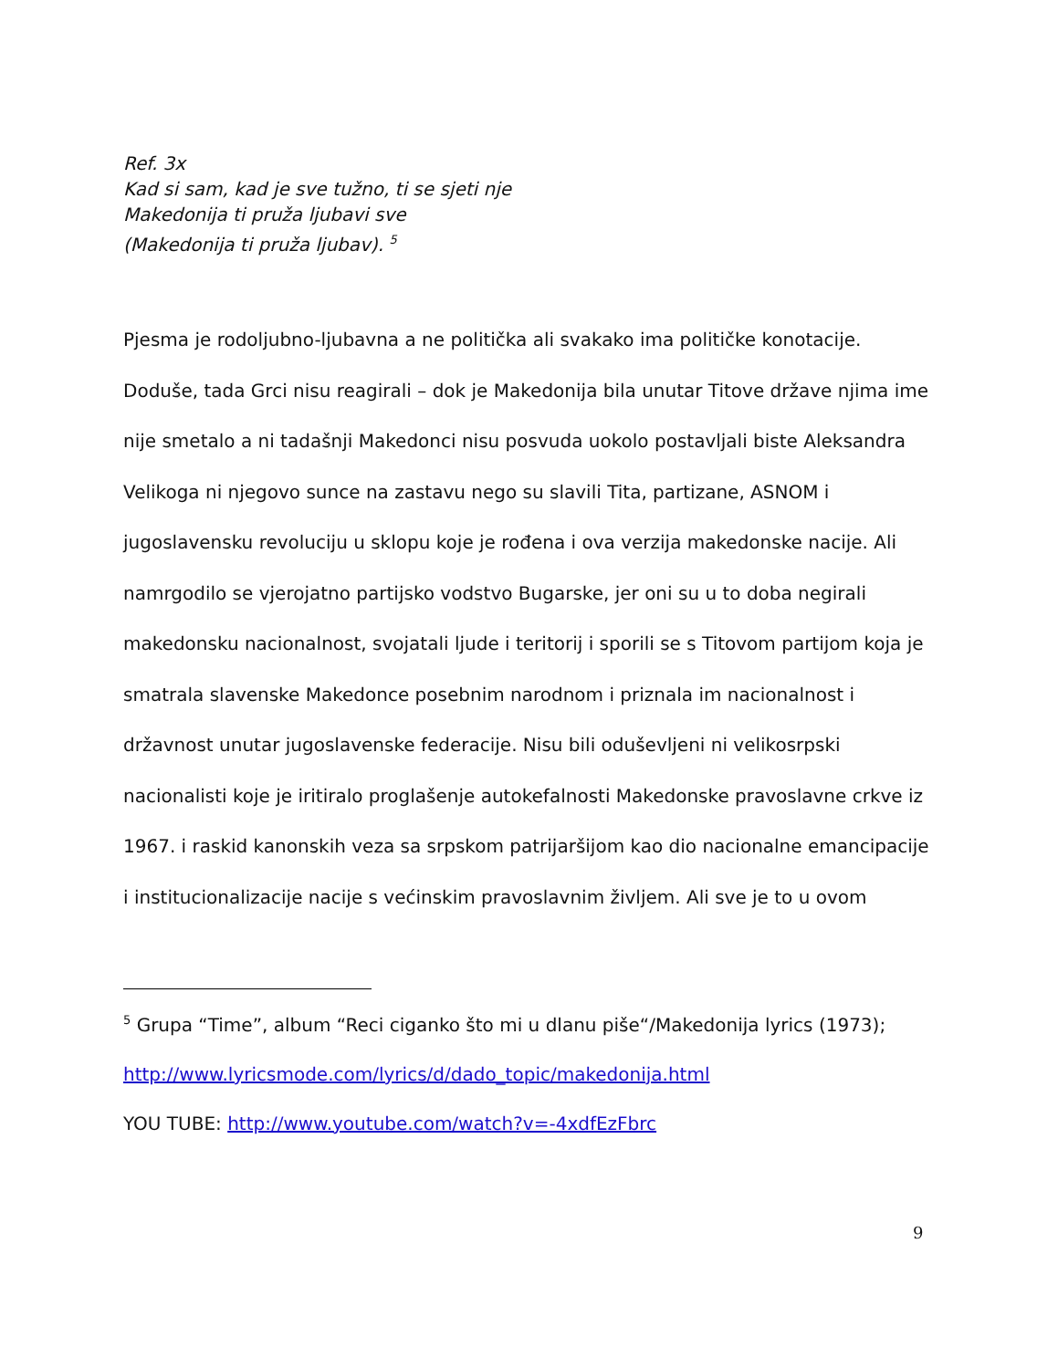Ref. 3x
Kad si sam, kad je sve tužno, ti se sjeti nje
Makedonija ti pruža ljubavi sve
(Makedonija ti pruža ljubav). <sup>5</sup>
Pjesma je rodoljubno-ljubavna a ne politička ali svakako ima političke konotacije. Doduše, tada Grci nisu reagirali – dok je Makedonija bila unutar Titove države njima ime nije smetalo a ni tadašnji Makedonci nisu posvuda uokolo postavljali biste Aleksandra Velikoga ni njegovo sunce na zastavu nego su slavili Tita, partizane, ASNOM i jugoslavensku revoluciju u sklopu koje je rođena i ova verzija makedonske nacije. Ali namrgodilo se vjerojatno partijsko vodstvo Bugarske, jer oni su u to doba negirali makedonsku nacionalnost, svojatali ljude i teritorij i sporili se s Titovom partijom koja je smatrala slavenske Makedonce posebnim narodnom i priznala im nacionalnost i državnost unutar jugoslavenske federacije. Nisu bili oduševljeni ni velikosrpski nacionalisti koje je iritiralo proglašenje autokefalnosti Makedonske pravoslavne crkve iz 1967. i raskid kanonskih veza sa srpskom patrijaršijom kao dio nacionalne emancipacije i institucionalizacije nacije s većinskim pravoslavnim življem. Ali sve je to u ovom
<sup>5</sup> Grupa “Time”, album “Reci ciganko što mi u dlanu piše“/Makedonija lyrics (1973);
http://www.lyricsmode.com/lyrics/d/dado_topic/makedonija.html
YOU TUBE: http://www.youtube.com/watch?v=-4xdfEzFbrc
9